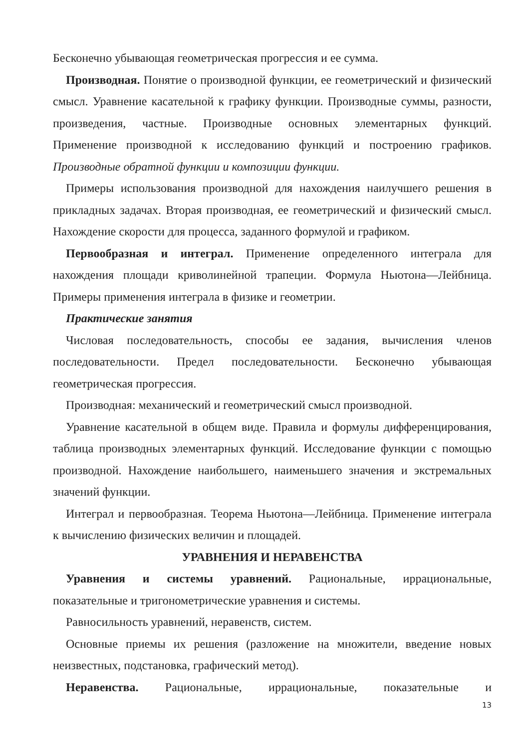Бесконечно убывающая геометрическая прогрессия и ее сумма.
Производная. Понятие о производной функции, ее геометрический и физический смысл. Уравнение касательной к графику функции. Производные суммы, разности, произведения, частные. Производные основных элементарных функций. Применение производной к исследованию функций и построению графиков. Производные обратной функции и композиции функции.
Примеры использования производной для нахождения наилучшего решения в прикладных задачах. Вторая производная, ее геометрический и физический смысл. Нахождение скорости для процесса, заданного формулой и графиком.
Первообразная и интеграл. Применение определенного интеграла для нахождения площади криволинейной трапеции. Формула Ньютона—Лейбница. Примеры применения интеграла в физике и геометрии.
Практические занятия
Числовая последовательность, способы ее задания, вычисления членов последовательности. Предел последовательности. Бесконечно убывающая геометрическая прогрессия.
Производная: механический и геометрический смысл производной.
Уравнение касательной в общем виде. Правила и формулы дифференцирования, таблица производных элементарных функций. Исследование функции с помощью производной. Нахождение наибольшего, наименьшего значения и экстремальных значений функции.
Интеграл и первообразная. Теорема Ньютона—Лейбница. Применение интеграла к вычислению физических величин и площадей.
УРАВНЕНИЯ И НЕРАВЕНСТВА
Уравнения и системы уравнений. Рациональные, иррациональные, показательные и тригонометрические уравнения и системы.
Равносильность уравнений, неравенств, систем.
Основные приемы их решения (разложение на множители, введение новых неизвестных, подстановка, графический метод).
Неравенства. Рациональные, иррациональные, показательные и
13